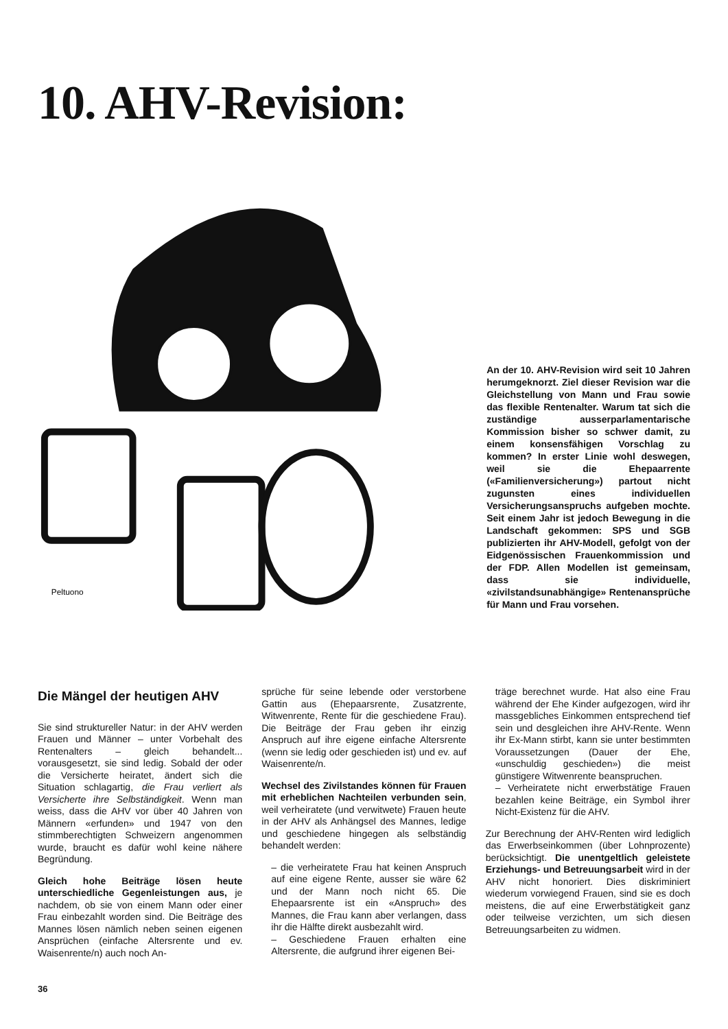10. AHV-Revision:
Peltuono
An der 10. AHV-Revision wird seit 10 Jahren herumgeknorzt. Ziel dieser Revision war die Gleichstellung von Mann und Frau sowie das flexible Rentenalter. Warum tat sich die zuständige ausserparlamentarische Kommission bisher so schwer damit, zu einem konsensfähigen Vorschlag zu kommen? In erster Linie wohl deswegen, weil sie die Ehepaarrente («Familienversicherung») partout nicht zugunsten eines individuellen Versicherungsanspruchs aufgeben mochte. Seit einem Jahr ist jedoch Bewegung in die Landschaft gekommen: SPS und SGB publizierten ihr AHV-Modell, gefolgt von der Eidgenössischen Frauenkommission und der FDP. Allen Modellen ist gemeinsam, dass sie individuelle, «zivilstandsunabhängige» Rentenansprüche für Mann und Frau vorsehen.
Die Mängel der heutigen AHV
Sie sind struktureller Natur: in der AHV werden Frauen und Männer – unter Vorbehalt des Rentenalters – gleich behandelt... vorausgesetzt, sie sind ledig. Sobald der oder die Versicherte heiratet, ändert sich die Situation schlagartig, die Frau verliert als Versicherte ihre Selbständigkeit. Wenn man weiss, dass die AHV vor über 40 Jahren von Männern «erfunden» und 1947 von den stimmberechtigten Schweizern angenommen wurde, braucht es dafür wohl keine nähere Begründung.
Gleich hohe Beiträge lösen heute unterschiedliche Gegenleistungen aus, je nachdem, ob sie von einem Mann oder einer Frau einbezahlt worden sind. Die Beiträge des Mannes lösen nämlich neben seinen eigenen Ansprüchen (einfache Altersrente und ev. Waisenrente/n) auch noch An-
sprüche für seine lebende oder verstorbene Gattin aus (Ehepaarsrente, Zusatzrente, Witwenrente, Rente für die geschiedene Frau). Die Beiträge der Frau geben ihr einzig Anspruch auf ihre eigene einfache Altersrente (wenn sie ledig oder geschieden ist) und ev. auf Waisenrente/n.
Wechsel des Zivilstandes können für Frauen mit erheblichen Nachteilen verbunden sein, weil verheiratete (und verwitwete) Frauen heute in der AHV als Anhängsel des Mannes, ledige und geschiedene hingegen als selbständig behandelt werden:
– die verheiratete Frau hat keinen Anspruch auf eine eigene Rente, ausser sie wäre 62 und der Mann noch nicht 65. Die Ehepaarsrente ist ein «Anspruch» des Mannes, die Frau kann aber verlangen, dass ihr die Hälfte direkt ausbezahlt wird.
– Geschiedene Frauen erhalten eine Altersrente, die aufgrund ihrer eigenen Bei-
träge berechnet wurde. Hat also eine Frau während der Ehe Kinder aufgezogen, wird ihr massgebliches Einkommen entsprechend tief sein und desgleichen ihre AHV-Rente. Wenn ihr Ex-Mann stirbt, kann sie unter bestimmten Voraussetzungen (Dauer der Ehe, «unschuldig geschieden») die meist günstigere Witwenrente beanspruchen.
– Verheiratete nicht erwerbstätige Frauen bezahlen keine Beiträge, ein Symbol ihrer Nicht-Existenz für die AHV.
Zur Berechnung der AHV-Renten wird lediglich das Erwerbseinkommen (über Lohnprozente) berücksichtigt. Die unentgeltlich geleistete Erziehungs- und Betreuungsarbeit wird in der AHV nicht honoriert. Dies diskriminiert wiederum vorwiegend Frauen, sind sie es doch meistens, die auf eine Erwerbstätigkeit ganz oder teilweise verzichten, um sich diesen Betreuungsarbeiten zu widmen.
36